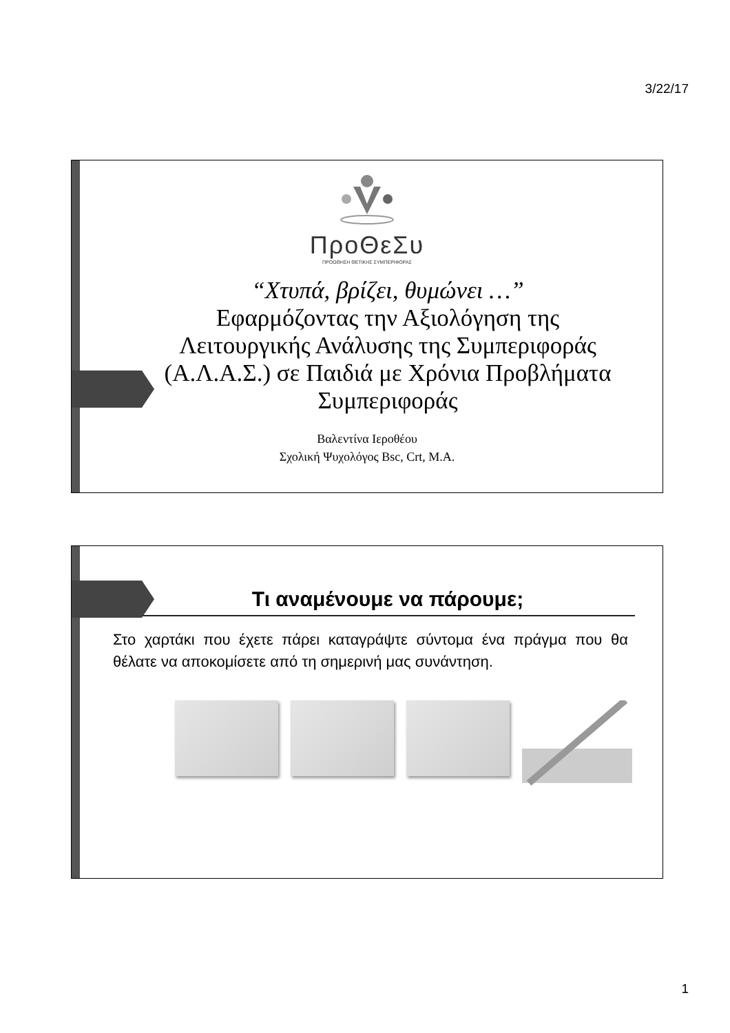3/22/17
ΠροΘεΣυ
ΠΡΟΩΘΗΣΗ ΘΕΤΙΚΗΣ ΣΥΜΠΕΡΙΦΟΡΑΣ
“Χτυπά, βρίζει, θυμώνει …”
Εφαρμόζοντας την Αξιολόγηση της Λειτουργικής Ανάλυσης της Συμπεριφοράς (Α.Λ.Α.Σ.) σε Παιδιά με Χρόνια Προβλήματα Συμπεριφοράς
Βαλεντίνα Ιεροθέου
Σχολική Ψυχολόγος Bsc, Crt, M.A.
Τι αναμένουμε να πάρουμε;
Στο χαρτάκι που έχετε πάρει καταγράψτε σύντομα ένα πράγμα που θα θέλατε να αποκομίσετε από τη σημερινή μας συνάντηση.
1